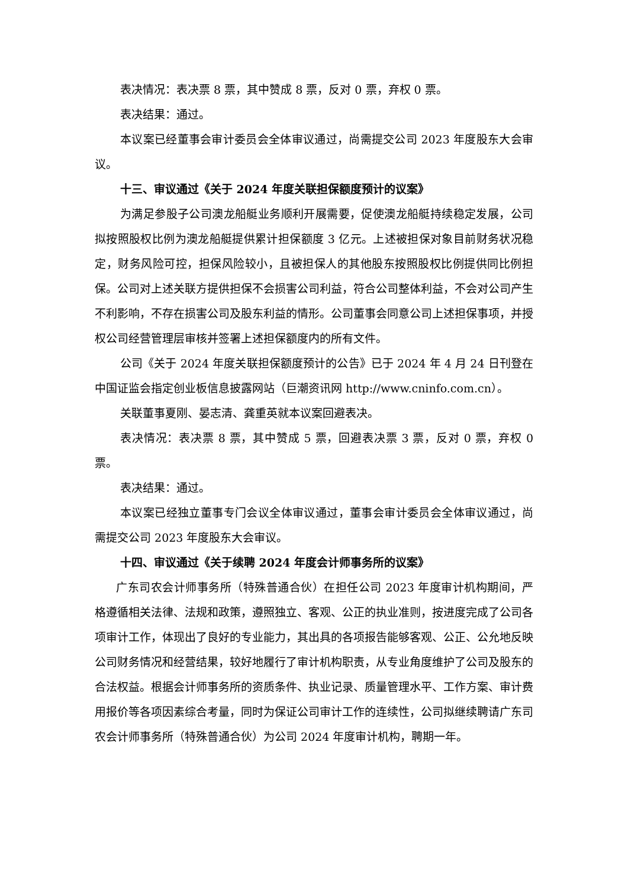表决情况：表决票 8 票，其中赞成 8 票，反对 0 票，弃权 0 票。
表决结果：通过。
本议案已经董事会审计委员会全体审议通过，尚需提交公司 2023 年度股东大会审议。
十三、审议通过《关于 2024 年度关联担保额度预计的议案》
为满足参股子公司澳龙船艇业务顺利开展需要，促使澳龙船艇持续稳定发展，公司拟按照股权比例为澳龙船艇提供累计担保额度 3 亿元。上述被担保对象目前财务状况稳定，财务风险可控，担保风险较小，且被担保人的其他股东按照股权比例提供同比例担保。公司对上述关联方提供担保不会损害公司利益，符合公司整体利益，不会对公司产生不利影响，不存在损害公司及股东利益的情形。公司董事会同意公司上述担保事项，并授权公司经营管理层审核并签署上述担保额度内的所有文件。
公司《关于 2024 年度关联担保额度预计的公告》已于 2024 年 4 月 24 日刊登在中国证监会指定创业板信息披露网站（巨潮资讯网 http://www.cninfo.com.cn）。
关联董事夏刚、晏志清、龚重英就本议案回避表决。
表决情况：表决票 8 票，其中赞成 5 票，回避表决票 3 票，反对 0 票，弃权 0 票。
表决结果：通过。
本议案已经独立董事专门会议全体审议通过，董事会审计委员会全体审议通过，尚需提交公司 2023 年度股东大会审议。
十四、审议通过《关于续聘 2024 年度会计师事务所的议案》
广东司农会计师事务所（特殊普通合伙）在担任公司 2023 年度审计机构期间，严格遵循相关法律、法规和政策，遵照独立、客观、公正的执业准则，按进度完成了公司各项审计工作，体现出了良好的专业能力，其出具的各项报告能够客观、公正、公允地反映公司财务情况和经营结果，较好地履行了审计机构职责，从专业角度维护了公司及股东的合法权益。根据会计师事务所的资质条件、执业记录、质量管理水平、工作方案、审计费用报价等各项因素综合考量，同时为保证公司审计工作的连续性，公司拟继续聘请广东司农会计师事务所（特殊普通合伙）为公司 2024 年度审计机构，聘期一年。